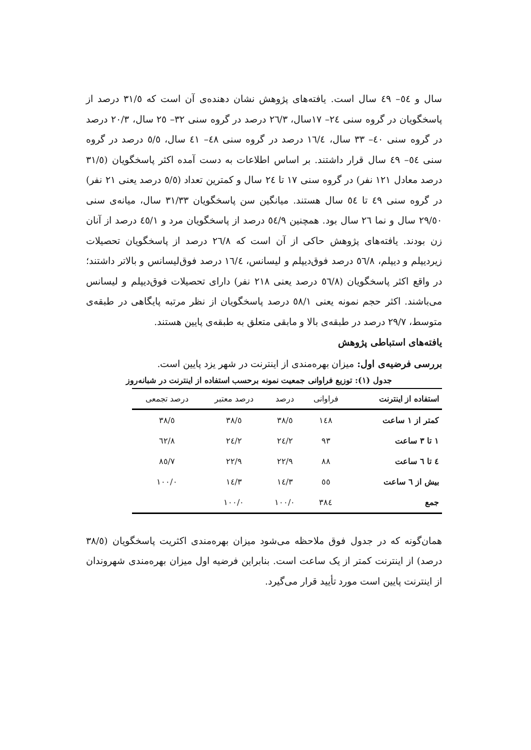سال و ٥٤– ٤٩ سال است. یافته‌های پژوهش نشان دهنده‌ی آن است که ٣١/٥ درصد از پاسخگویان در گروه سنی ٢٤– ١٧سال، ٢٦/٣ درصد در گروه سنی ٣٢– ٢٥ سال، ٢٠/٣ درصد در گروه سنی ٤٠– ٣٣ سال، ١٦/٤ درصد در گروه سنی ٤٨– ٤١ سال، ٥/٥ درصد در گروه سنی ٥٤– ٤٩ سال قرار داشتند. بر اساس اطلاعات به دست آمده اکثر پاسخگویان (٣١/٥ درصد معادل ١٢١ نفر) در گروه سنی ١٧ تا ٢٤ سال و کمترین تعداد (٥/٥ درصد یعنی ٢١ نفر) در گروه سنی ٤٩ تا ٥٤ سال هستند. میانگین سن پاسخگویان ٣١/٣٣ سال، میانه‌ی سنی ٢٩/٥٠ سال و نما ٢٦ سال بود. همچنین ٥٤/٩ درصد از پاسخگویان مرد و ٤٥/١ درصد از آنان زن بودند. یافته‌های پژوهش حاکی از آن است که ٢٦/٨ درصد از پاسخگویان تحصیلات زیردیپلم و دیپلم، ٥٦/٨ درصد فوق‌دیپلم و لیسانس، ١٦/٤ درصد فوق‌لیسانس و بالاتر داشتند؛ در واقع اکثر پاسخگویان (٥٦/٨ درصد یعنی ٢١٨ نفر) دارای تحصیلات فوق‌دیپلم و لیسانس می‌باشند. اکثر حجم نمونه یعنی ٥٨/١ درصد پاسخگویان از نظر مرتبه پایگاهی در طبقه‌ی متوسط، ٢٩/٧ درصد در طبقه‌ی بالا و مابقی متعلق به طبقه‌ی پایین هستند.
یافته‌های استباطی پژوهش
بررسی فرضیه‌ی اول: میزان بهره‌مندی از اینترنت در شهر یزد پایین است.
جدول (١): توزیع فراوانی جمعیت نمونه برحسب استفاده از اینترنت در شبانه‌روز
| استفاده از اینترنت | فراوانی | درصد | درصد معتبر | درصد تجمعی |
| --- | --- | --- | --- | --- |
| کمتر از ١ ساعت | ١٤٨ | ٣٨/٥ | ٣٨/٥ | ٣٨/٥ |
| ١ تا ٣ ساعت | ٩٣ | ٢٤/٢ | ٢٤/٢ | ٦٢/٨ |
| ٤ تا ٦ ساعت | ٨٨ | ٢٢/٩ | ٢٢/٩ | ٨٥/٧ |
| بیش از ٦ ساعت | ٥٥ | ١٤/٣ | ١٤/٣ | ١٠٠/٠ |
| جمع | ٣٨٤ | ١٠٠/٠ | ١٠٠/٠ | |
همان‌گونه که در جدول فوق ملاحظه می‌شود میزان بهره‌مندی اکثریت پاسخگویان (٣٨/٥ درصد) از اینترنت کمتر از یک ساعت است. بنابراین فرضیه اول میزان بهره‌مندی شهروندان از اینترنت پایین است مورد تأیید قرار می‌گیرد.